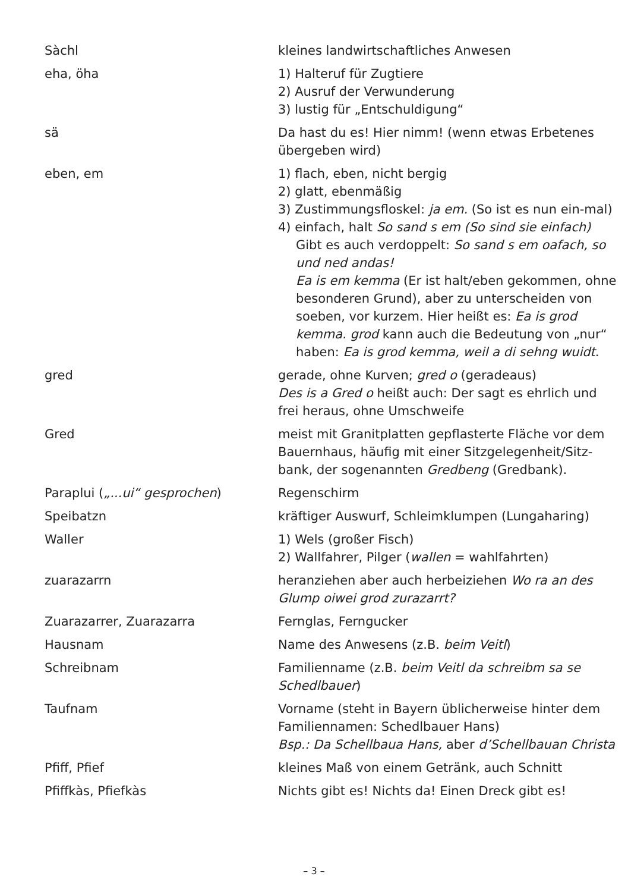Sàchl kleines landwirtschaftliches Anwesen
eha, öha 1) Halteruf für Zugtiere
2) Ausruf der Verwunderung
3) lustig für „Entschuldigung“
sä Da hast du es! Hier nimm! (wenn etwas Erbetenes übergeben wird)
eben, em 1) flach, eben, nicht bergig
2) glatt, ebenmäßig
3) Zustimmungsfloskel: ja em. (So ist es nun ein-mal)
4) einfach, halt So sand s em (So sind sie einfach)
Gibt es auch verdoppelt: So sand s em oafach, so und ned andas!
Ea is em kemma (Er ist halt/eben gekommen, ohne besonderen Grund), aber zu unterscheiden von soeben, vor kurzem. Hier heißt es: Ea is grod kemma. grod kann auch die Bedeutung von „nur“ haben: Ea is grod kemma, weil a di sehng wuidt.
gred gerade, ohne Kurven; gred o (geradeaus)
Des is a Gred o heißt auch: Der sagt es ehrlich und frei heraus, ohne Umschweife
Gred meist mit Granitplatten gepflasterte Fläche vor dem Bauernhaus, häufig mit einer Sitzgelegenheit/Sitz-bank, der sogenannten Gredbeng (Gredbank).
Paraplui („...ui“ gesprochen) Regenschirm
Speibatzn kräftiger Auswurf, Schleimklumpen (Lungaharing)
Waller 1) Wels (großer Fisch)
2) Wallfahrer, Pilger (wallen = wahlfahrten)
zuarazarrn heranziehen aber auch herbeiziehen Wo ra an des Glump oiwei grod zurazarrt?
Zuarazarrer, Zuarazarra Fernglas, Ferngucker
Hausnam Name des Anwesens (z.B. beim Veitl)
Schreibnam Familienname (z.B. beim Veitl da schreibm sa se Schedlbauer)
Taufnam Vorname (steht in Bayern üblicherweise hinter dem Familiennamen: Schedlbauer Hans)
Bsp.: Da Schellbaua Hans, aber d’Schellbauan Christa
Pfiff, Pfief kleines Maß von einem Getränk, auch Schnitt
Pfiffkàs, Pfiefkàs Nichts gibt es! Nichts da! Einen Dreck gibt es!
– 3 –